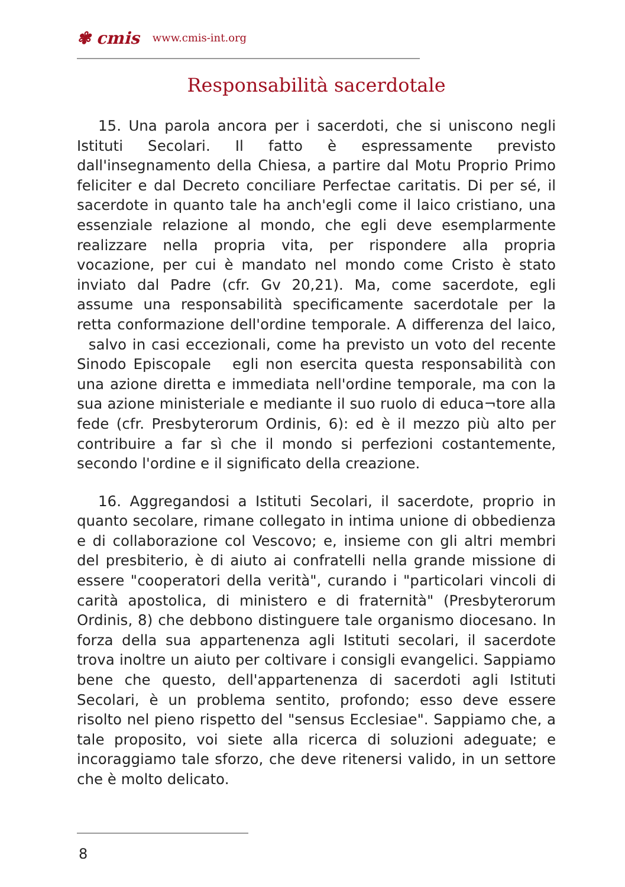✾ cmis www.cmis-int.org
Responsabilità sacerdotale
15. Una parola ancora per i sacerdoti, che si uniscono negli Istituti Secolari. Il fatto è espressamente previsto dall'insegnamento della Chiesa, a partire dal Motu Proprio Primo feliciter e dal Decreto conciliare Perfectae caritatis. Di per sé, il sacerdote in quanto tale ha anch'egli come il laico cristiano, una essenziale relazione al mondo, che egli deve esemplarmente realizzare nella propria vita, per rispondere alla propria vocazione, per cui è mandato nel mondo come Cristo è stato inviato dal Padre (cfr. Gv 20,21). Ma, come sacerdote, egli assume una responsabilità specificamente sacerdotale per la retta conformazione dell'ordine temporale. A differenza del laico, salvo in casi eccezionali, come ha previsto un voto del recente Sinodo Episcopale egli non esercita questa responsabilità con una azione diretta e immediata nell'ordine temporale, ma con la sua azione ministeriale e mediante il suo ruolo di educa¬tore alla fede (cfr. Presbyterorum Ordinis, 6): ed è il mezzo più alto per contribuire a far sì che il mondo si perfezioni costantemente, secondo l'ordine e il significato della creazione.
16. Aggregandosi a Istituti Secolari, il sacerdote, proprio in quanto secolare, rimane collegato in intima unione di obbedienza e di collaborazione col Vescovo; e, insieme con gli altri membri del presbiterio, è di aiuto ai confratelli nella grande missione di essere "cooperatori della verità", curando i "particolari vincoli di carità apostolica, di ministero e di fraternità" (Presbyterorum Ordinis, 8) che debbono distinguere tale organismo diocesano. In forza della sua appartenenza agli Istituti secolari, il sacerdote trova inoltre un aiuto per coltivare i consigli evangelici. Sappiamo bene che questo, dell'appartenenza di sacerdoti agli Istituti Secolari, è un problema sentito, profondo; esso deve essere risolto nel pieno rispetto del "sensus Ecclesiae". Sappiamo che, a tale proposito, voi siete alla ricerca di soluzioni adeguate; e incoraggiamo tale sforzo, che deve ritenersi valido, in un settore che è molto delicato.
8